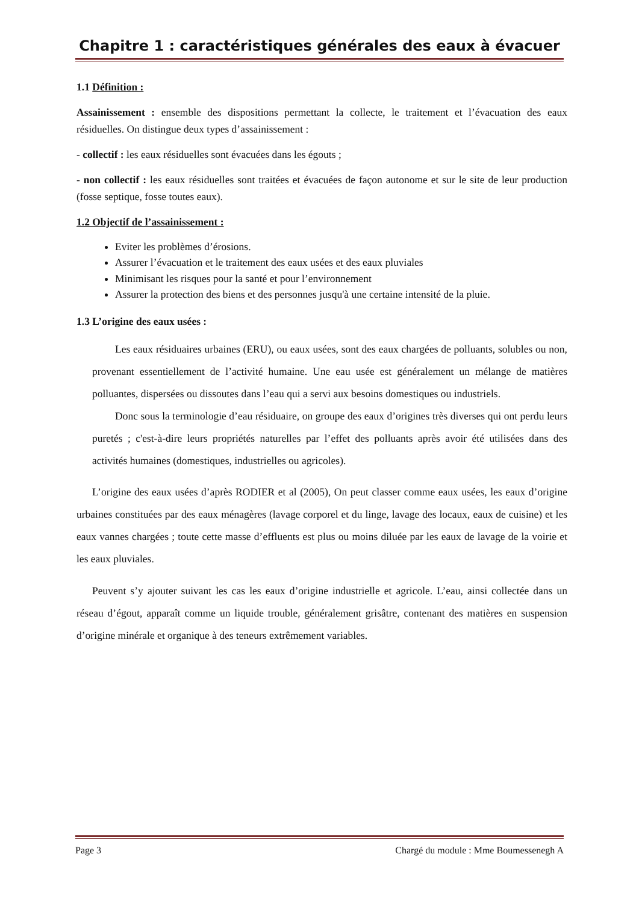Chapitre 1 : caractéristiques générales des eaux à évacuer
1.1 Définition :
Assainissement : ensemble des dispositions permettant la collecte, le traitement et l’évacuation des eaux résiduelles. On distingue deux types d’assainissement :
- collectif : les eaux résiduelles sont évacuées dans les égouts ;
- non collectif : les eaux résiduelles sont traitées et évacuées de façon autonome et sur le site de leur production (fosse septique, fosse toutes eaux).
1.2 Objectif de l’assainissement :
Eviter les problèmes d’érosions.
Assurer l’évacuation et le traitement des eaux usées et des eaux pluviales
Minimisant les risques pour la santé et pour l’environnement
Assurer la protection des biens et des personnes jusqu'à une certaine intensité de la pluie.
1.3 L’origine des eaux usées :
Les eaux résiduaires urbaines (ERU), ou eaux usées, sont des eaux chargées de polluants, solubles ou non, provenant essentiellement de l’activité humaine. Une eau usée est généralement un mélange de matières polluantes, dispersées ou dissoutes dans l’eau qui a servi aux besoins domestiques ou industriels.
Donc sous la terminologie d’eau résiduaire, on groupe des eaux d’origines très diverses qui ont perdu leurs puretés ; c'est-à-dire leurs propriétés naturelles par l’effet des polluants après avoir été utilisées dans des activités humaines (domestiques, industrielles ou agricoles).
L’origine des eaux usées d’après RODIER et al (2005), On peut classer comme eaux usées, les eaux d’origine urbaines constituées par des eaux ménagères (lavage corporel et du linge, lavage des locaux, eaux de cuisine) et les eaux vannes chargées ; toute cette masse d’effluents est plus ou moins diluée par les eaux de lavage de la voirie et les eaux pluviales.
Peuvent s’y ajouter suivant les cas les eaux d’origine industrielle et agricole. L’eau, ainsi collectée dans un réseau d’égout, apparaît comme un liquide trouble, généralement grisâtre, contenant des matières en suspension d’origine minérale et organique à des teneurs extrêmement variables.
Page 3 Chargé du module : Mme Boumessenegh A